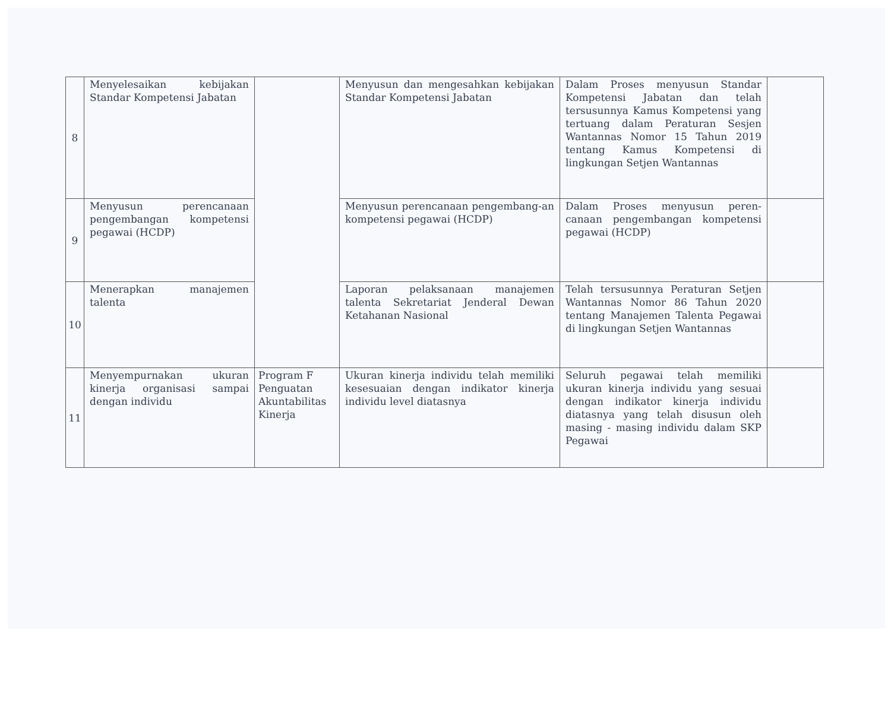| 8 | Menyelesaikan kebijakan Standar Kompetensi Jabatan | | Menyusun dan mengesahkan kebijakan Standar Kompetensi Jabatan | Dalam Proses menyusun Standar Kompetensi Jabatan dan telah tersusunnya Kamus Kompetensi yang tertuang dalam Peraturan Sesjen Wantannas Nomor 15 Tahun 2019 tentang Kamus Kompetensi di lingkungan Setjen Wantannas | |
| 9 | Menyusun perencanaan pengembangan kompetensi pegawai (HCDP) | | Menyusun perencanaan pengembang-an kompetensi pegawai (HCDP) | Dalam Proses menyusun peren-canaan pengembangan kompetensi pegawai (HCDP) | |
| 10 | Menerapkan manajemen talenta | | Laporan pelaksanaan manajemen talenta Sekretariat Jenderal Dewan Ketahanan Nasional | Telah tersusunnya Peraturan Setjen Wantannas Nomor 86 Tahun 2020 tentang Manajemen Talenta Pegawai di lingkungan Setjen Wantannas | |
| 11 | Menyempurnakan ukuran kinerja organisasi sampai dengan individu | Program F Penguatan Akuntabilitas Kinerja | Ukuran kinerja individu telah memiliki kesesuaian dengan indikator kinerja individu level diatasnya | Seluruh pegawai telah memiliki ukuran kinerja individu yang sesuai dengan indikator kinerja individu diatasnya yang telah disusun oleh masing - masing individu dalam SKP Pegawai | |